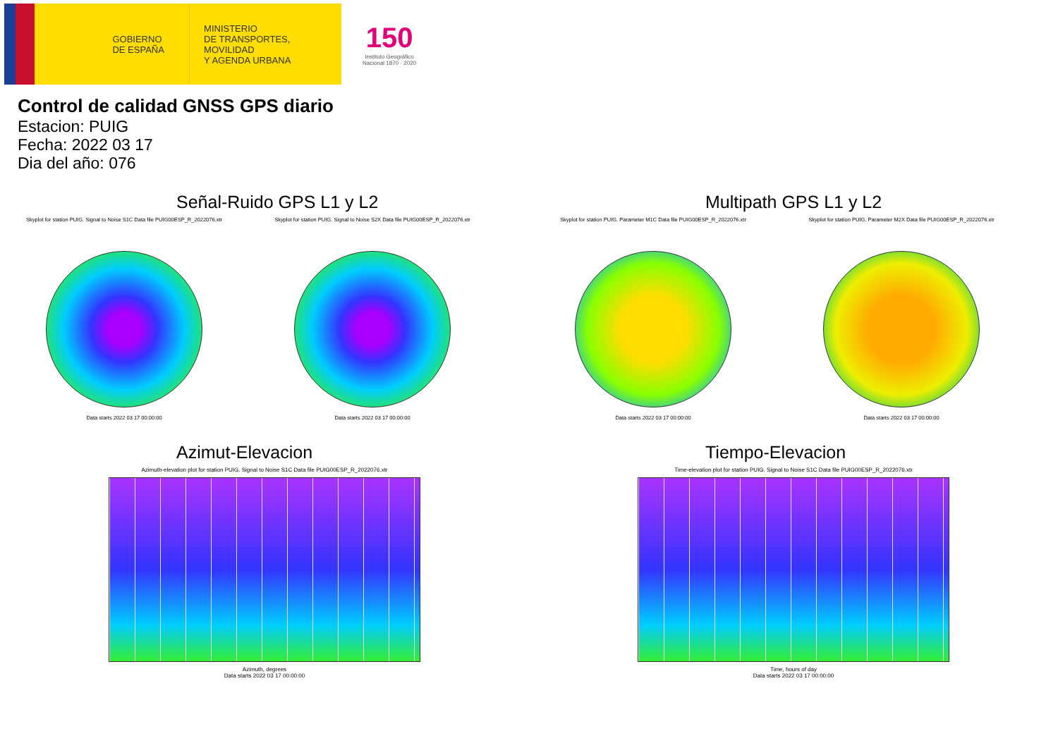GOBIERNO
DE ESPAÑA
MINISTERIO
DE TRANSPORTES, MOVILIDAD
Y AGENDA URBANA
150
Instituto Geográfico
Nacional 1870 · 2020
Control de calidad GNSS GPS diario
Estacion: PUIG
Fecha: 2022 03 17
Dia del año: 076
Señal-Ruido GPS L1 y L2
Skyplot for station PUIG. Signal to Noise S1C Data file PUIG00ESP_R_2022076.xtr
Data starts 2022 03 17 00:00:00
Skyplot for station PUIG. Signal to Noise S2X Data file PUIG00ESP_R_2022076.xtr
Data starts 2022 03 17 00:00:00
Multipath GPS L1 y L2
Skyplot for station PUIG. Parameter M1C Data file PUIG00ESP_R_2022076.xtr
Data starts 2022 03 17 00:00:00
Skyplot for station PUIG. Parameter M2X Data file PUIG00ESP_R_2022076.xtr
Data starts 2022 03 17 00:00:00
Azimut-Elevacion
Azimuth-elevation plot for station PUIG. Signal to Noise S1C Data file PUIG00ESP_R_2022076.xtr
Azimuth, degrees
Data starts 2022 03 17 00:00:00
Tiempo-Elevacion
Time-elevation plot for station PUIG. Signal to Noise S1C Data file PUIG00ESP_R_2022076.xtr
Time, hours of day
Data starts 2022 03 17 00:00:00